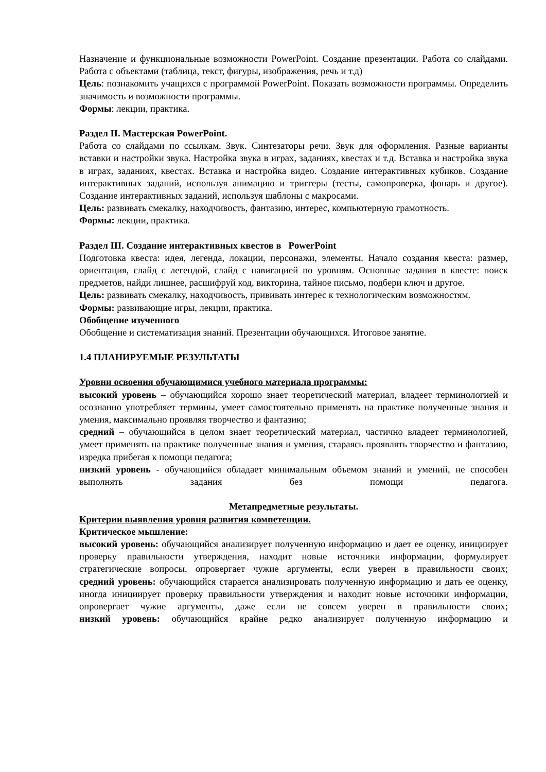Назначение и функциональные возможности PowerPoint. Создание презентации. Работа со слайдами. Работа с объектами (таблица, текст, фигуры, изображения, речь и т.д)
Цель: познакомить учащихся с программой PowerPoint. Показать возможности программы. Определить значимость и возможности программы.
Формы: лекции, практика.
Раздел II. Мастерская PowerPoint.
Работа со слайдами по ссылкам. Звук. Синтезаторы речи. Звук для оформления. Разные варианты вставки и настройки звука. Настройка звука в играх, заданиях, квестах и т.д. Вставка и настройка звука в играх, заданиях, квестах. Вставка и настройка видео. Создание интерактивных кубиков. Создание интерактивных заданий, используя анимацию и триггеры (тесты, самопроверка, фонарь и другое). Создание интерактивных заданий, используя шаблоны с макросами.
Цель: развивать смекалку, находчивость, фантазию, интерес, компьютерную грамотность.
Формы: лекции, практика.
Раздел III. Создание интерактивных квестов в PowerPoint
Подготовка квеста: идея, легенда, локации, персонажи, элементы. Начало создания квеста: размер, ориентация, слайд с легендой, слайд с навигацией по уровням. Основные задания в квесте: поиск предметов, найди лишнее, расшифруй код, викторина, тайное письмо, подбери ключ и другое.
Цель: развивать смекалку, находчивость, прививать интерес к технологическим возможностям.
Формы: развивающие игры, лекции, практика.
Обобщение изученного
Обобщение и систематизация знаний. Презентации обучающихся. Итоговое занятие.
1.4 ПЛАНИРУЕМЫЕ РЕЗУЛЬТАТЫ
Уровни освоения обучающимися учебного материала программы:
высокий уровень – обучающийся хорошо знает теоретический материал, владеет терминологией и осознанно употребляет термины, умеет самостоятельно применять на практике полученные знания и умения, максимально проявляя творчество и фантазию;
средний – обучающийся в целом знает теоретический материал, частично владеет терминологией, умеет применять на практике полученные знания и умения, стараясь проявлять творчество и фантазию, изредка прибегая к помощи педагога;
низкий уровень - обучающийся обладает минимальным объемом знаний и умений, не способен выполнять задания без помощи педагога.
Метапредметные результаты.
Критерии выявления уровня развития компетенции.
Критическое мышление:
высокий уровень: обучающийся анализирует полученную информацию и дает ее оценку, инициирует проверку правильности утверждения, находит новые источники информации, формулирует стратегические вопросы, опровергает чужие аргументы, если уверен в правильности своих;
средний уровень: обучающийся старается анализировать полученную информацию и дать ее оценку, иногда инициирует проверку правильности утверждения и находит новые источники информации, опровергает чужие аргументы, даже если не совсем уверен в правильности своих;
низкий уровень: обучающийся крайне редко анализирует полученную информацию и